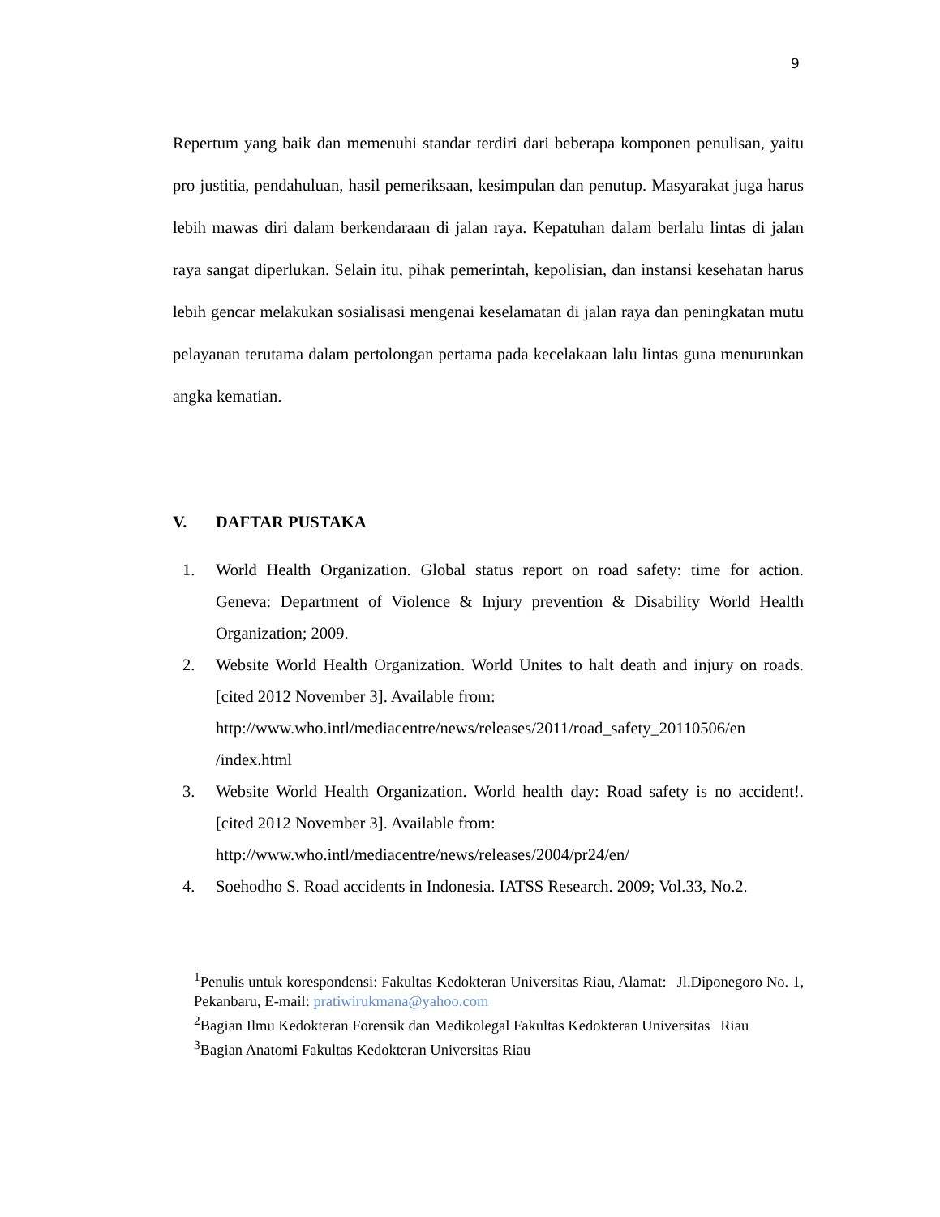9
Repertum yang baik dan memenuhi standar terdiri dari beberapa komponen penulisan, yaitu pro justitia, pendahuluan, hasil pemeriksaan, kesimpulan dan penutup. Masyarakat juga harus lebih mawas diri dalam berkendaraan di jalan raya. Kepatuhan dalam berlalu lintas di jalan raya sangat diperlukan. Selain itu, pihak pemerintah, kepolisian, dan instansi kesehatan harus lebih gencar melakukan sosialisasi mengenai keselamatan di jalan raya dan peningkatan mutu pelayanan terutama dalam pertolongan pertama pada kecelakaan lalu lintas guna menurunkan angka kematian.
V. DAFTAR PUSTAKA
1. World Health Organization. Global status report on road safety: time for action. Geneva: Department of Violence & Injury prevention & Disability World Health Organization; 2009.
2. Website World Health Organization. World Unites to halt death and injury on roads. [cited 2012 November 3]. Available from:
http://www.who.intl/mediacentre/news/releases/2011/road_safety_20110506/en /index.html
3. Website World Health Organization. World health day: Road safety is no accident!. [cited 2012 November 3]. Available from:
http://www.who.intl/mediacentre/news/releases/2004/pr24/en/
4. Soehodho S. Road accidents in Indonesia. IATSS Research. 2009; Vol.33, No.2.
<sup>1</sup> Penulis untuk korespondensi: Fakultas Kedokteran Universitas Riau, Alamat: Jl.Diponegoro No. 1, Pekanbaru, E-mail: pratiwirukmana@yahoo.com
<sup>2</sup> Bagian Ilmu Kedokteran Forensik dan Medikolegal Fakultas Kedokteran Universitas Riau
<sup>3</sup> Bagian Anatomi Fakultas Kedokteran Universitas Riau